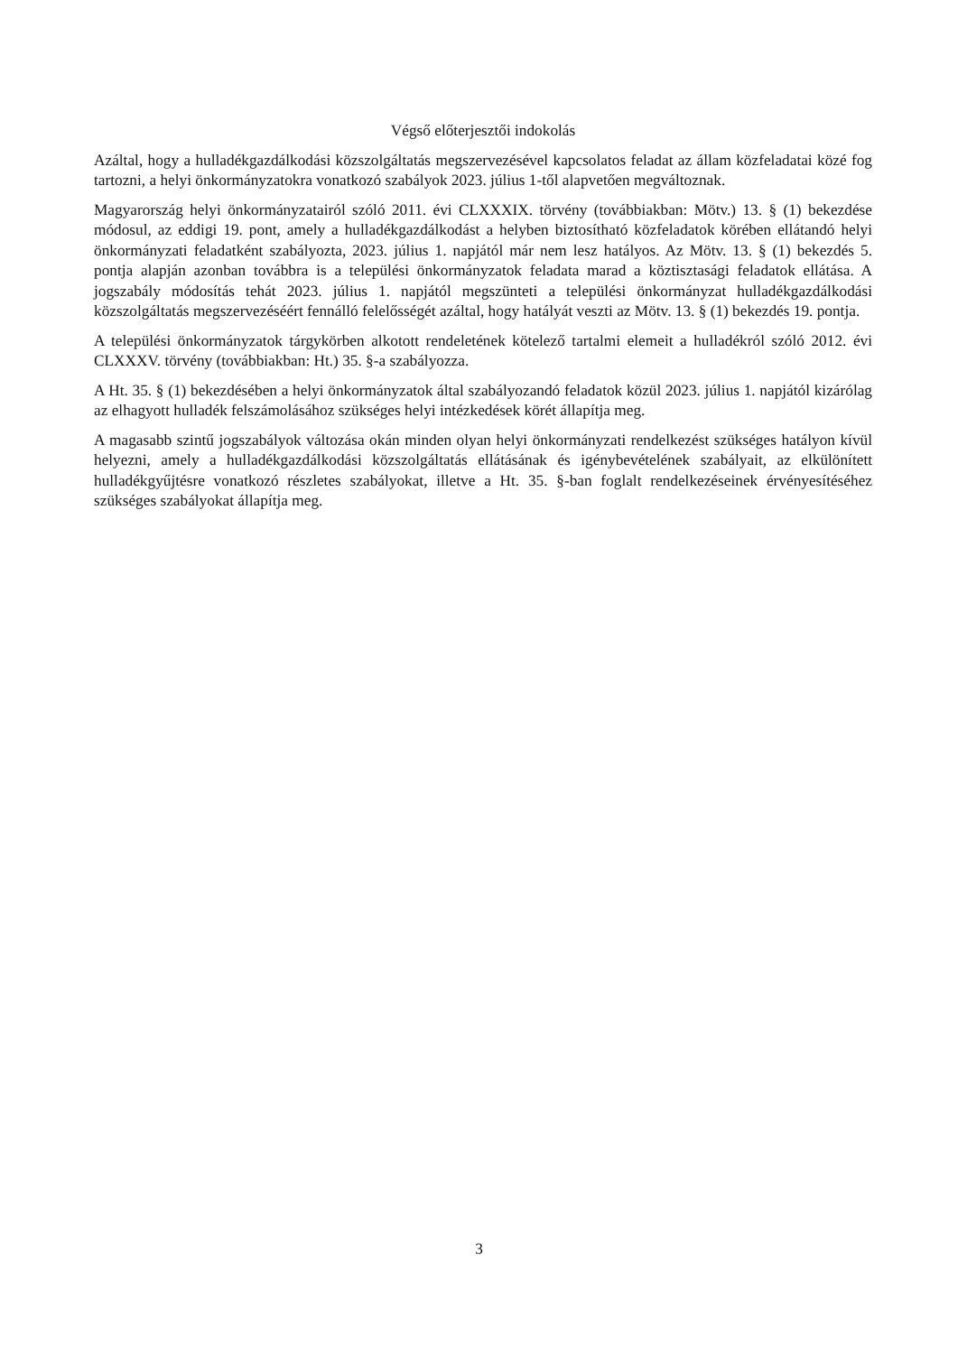Végső előterjesztői indokolás
Azáltal, hogy a hulladékgazdálkodási közszolgáltatás megszervezésével kapcsolatos feladat az állam közfeladatai közé fog tartozni, a helyi önkormányzatokra vonatkozó szabályok 2023. július 1-től alapvetően megváltoznak.
Magyarország helyi önkormányzatairól szóló 2011. évi CLXXXIX. törvény (továbbiakban: Mötv.) 13. § (1) bekezdése módosul, az eddigi 19. pont, amely a hulladékgazdálkodást a helyben biztosítható közfeladatok körében ellátandó helyi önkormányzati feladatként szabályozta, 2023. július 1. napjától már nem lesz hatályos. Az Mötv. 13. § (1) bekezdés 5. pontja alapján azonban továbbra is a települési önkormányzatok feladata marad a köztisztasági feladatok ellátása. A jogszabály módosítás tehát 2023. július 1. napjától megszünteti a települési önkormányzat hulladékgazdálkodási közszolgáltatás megszervezéséért fennálló felelősségét azáltal, hogy hatályát veszti az Mötv. 13. § (1) bekezdés 19. pontja.
A települési önkormányzatok tárgykörben alkotott rendeletének kötelező tartalmi elemeit a hulladékról szóló 2012. évi CLXXXV. törvény (továbbiakban: Ht.) 35. §-a szabályozza.
A Ht. 35. § (1) bekezdésében a helyi önkormányzatok által szabályozandó feladatok közül 2023. július 1. napjától kizárólag az elhagyott hulladék felszámolásához szükséges helyi intézkedések körét állapítja meg.
A magasabb szintű jogszabályok változása okán minden olyan helyi önkormányzati rendelkezést szükséges hatályon kívül helyezni, amely a hulladékgazdálkodási közszolgáltatás ellátásának és igénybevételének szabályait, az elkülönített hulladékgyűjtésre vonatkozó részletes szabályokat, illetve a Ht. 35. §-ban foglalt rendelkezéseinek érvényesítéséhez szükséges szabályokat állapítja meg.
3